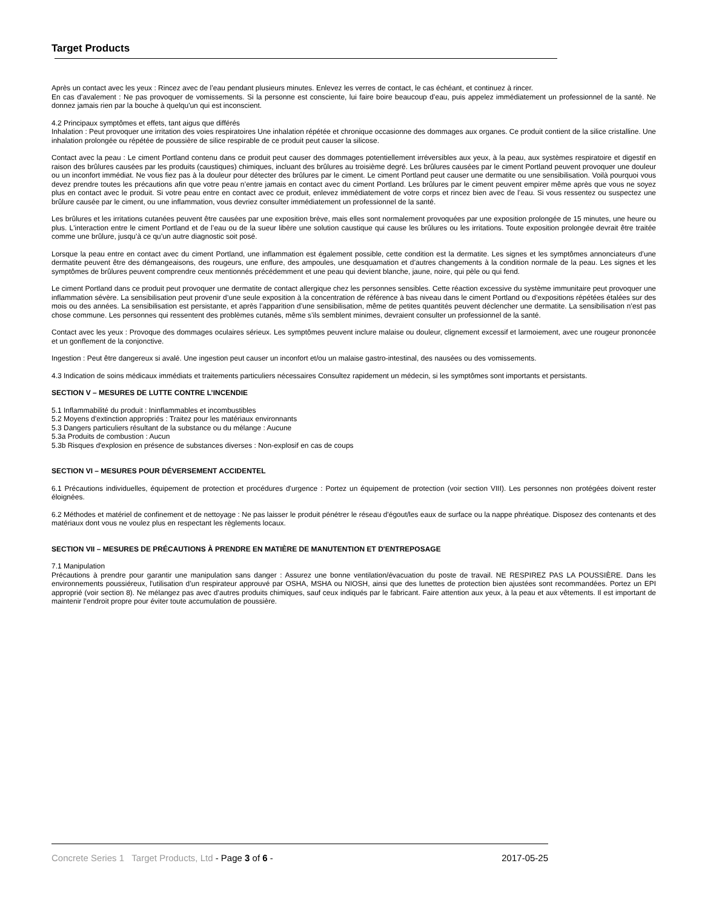Target Products
Après un contact avec les yeux : Rincez avec de l’eau pendant plusieurs minutes. Enlevez les verres de contact, le cas échéant, et continuez à rincer.
En cas d’avalement : Ne pas provoquer de vomissements. Si la personne est consciente, lui faire boire beaucoup d’eau, puis appelez immédiatement un professionnel de la santé. Ne donnez jamais rien par la bouche à quelqu'un qui est inconscient.
4.2 Principaux symptômes et effets, tant aigus que différés
Inhalation : Peut provoquer une irritation des voies respiratoires Une inhalation répétée et chronique occasionne des dommages aux organes. Ce produit contient de la silice cristalline. Une inhalation prolongée ou répétée de poussière de silice respirable de ce produit peut causer la silicose.
Contact avec la peau : Le ciment Portland contenu dans ce produit peut causer des dommages potentiellement irréversibles aux yeux, à la peau, aux systèmes respiratoire et digestif en raison des brûlures causées par les produits (caustiques) chimiques, incluant des brûlures au troisième degré. Les brûlures causées par le ciment Portland peuvent provoquer une douleur ou un inconfort immédiat. Ne vous fiez pas à la douleur pour détecter des brûlures par le ciment. Le ciment Portland peut causer une dermatite ou une sensibilisation. Voilà pourquoi vous devez prendre toutes les précautions afin que votre peau n’entre jamais en contact avec du ciment Portland. Les brûlures par le ciment peuvent empirer même après que vous ne soyez plus en contact avec le produit. Si votre peau entre en contact avec ce produit, enlevez immédiatement de votre corps et rincez bien avec de l’eau. Si vous ressentez ou suspectez une brûlure causée par le ciment, ou une inflammation, vous devriez consulter immédiatement un professionnel de la santé.
Les brûlures et les irritations cutanées peuvent être causées par une exposition brève, mais elles sont normalement provoquées par une exposition prolongée de 15 minutes, une heure ou plus. L'interaction entre le ciment Portland et de l’eau ou de la sueur libère une solution caustique qui cause les brûlures ou les irritations. Toute exposition prolongée devrait être traitée comme une brûlure, jusqu’à ce qu’un autre diagnostic soit posé.
Lorsque la peau entre en contact avec du ciment Portland, une inflammation est également possible, cette condition est la dermatite. Les signes et les symptômes annonciateurs d’une dermatite peuvent être des démangeaisons, des rougeurs, une enflure, des ampoules, une desquamation et d’autres changements à la condition normale de la peau. Les signes et les symptômes de brûlures peuvent comprendre ceux mentionnés précédemment et une peau qui devient blanche, jaune, noire, qui pèle ou qui fend.
Le ciment Portland dans ce produit peut provoquer une dermatite de contact allergique chez les personnes sensibles. Cette réaction excessive du système immunitaire peut provoquer une inflammation sévère. La sensibilisation peut provenir d’une seule exposition à la concentration de référence à bas niveau dans le ciment Portland ou d’expositions répétées étalées sur des mois ou des années. La sensibilisation est persistante, et après l’apparition d’une sensibilisation, même de petites quantités peuvent déclencher une dermatite. La sensibilisation n’est pas chose commune. Les personnes qui ressentent des problèmes cutanés, même s’ils semblent minimes, devraient consulter un professionnel de la santé.
Contact avec les yeux : Provoque des dommages oculaires sérieux. Les symptômes peuvent inclure malaise ou douleur, clignement excessif et larmoiement, avec une rougeur prononcée et un gonflement de la conjonctive.
Ingestion : Peut être dangereux si avalé. Une ingestion peut causer un inconfort et/ou un malaise gastro-intestinal, des nausées ou des vomissements.
4.3 Indication de soins médicaux immédiats et traitements particuliers nécessaires Consultez rapidement un médecin, si les symptômes sont importants et persistants.
SECTION V – MESURES DE LUTTE CONTRE L’INCENDIE
5.1 Inflammabilité du produit : Ininflammables et incombustibles
5.2 Moyens d'extinction appropriés : Traitez pour les matériaux environnants
5.3 Dangers particuliers résultant de la substance ou du mélange : Aucune
5.3a Produits de combustion : Aucun
5.3b Risques d'explosion en présence de substances diverses : Non-explosif en cas de coups
SECTION VI – MESURES POUR DÉVERSEMENT ACCIDENTEL
6.1 Précautions individuelles, équipement de protection et procédures d'urgence : Portez un équipement de protection (voir section VIII). Les personnes non protégées doivent rester éloignées.
6.2 Méthodes et matériel de confinement et de nettoyage : Ne pas laisser le produit pénétrer le réseau d'égout/les eaux de surface ou la nappe phréatique. Disposez des contenants et des matériaux dont vous ne voulez plus en respectant les règlements locaux.
SECTION VII – MESURES DE PRÉCAUTIONS À PRENDRE EN MATIÈRE DE MANUTENTION ET D'ENTREPOSAGE
7.1 Manipulation
Précautions à prendre pour garantir une manipulation sans danger : Assurez une bonne ventilation/évacuation du poste de travail. NE RESPIREZ PAS LA POUSSIÈRE. Dans les environnements poussiéreux, l'utilisation d’un respirateur approuvé par OSHA, MSHA ou NIOSH, ainsi que des lunettes de protection bien ajustées sont recommandées. Portez un EPI approprié (voir section 8). Ne mélangez pas avec d’autres produits chimiques, sauf ceux indiqués par le fabricant. Faire attention aux yeux, à la peau et aux vêtements. Il est important de maintenir l’endroit propre pour éviter toute accumulation de poussière.
Concrete Series 1 Target Products, Ltd - Page 3 of 6 - 2017-05-25